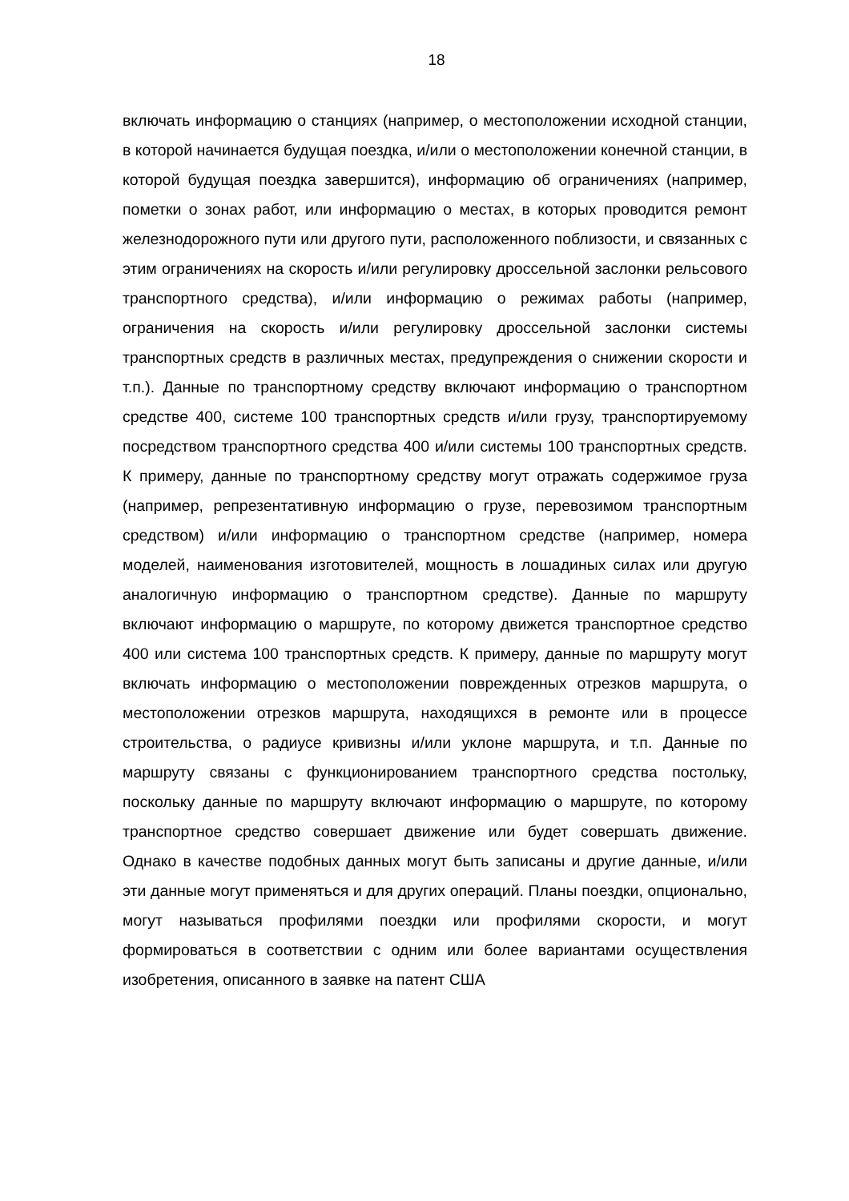18
включать информацию о станциях (например, о местоположении исходной станции, в которой начинается будущая поездка, и/или о местоположении конечной станции, в которой будущая поездка завершится), информацию об ограничениях (например, пометки о зонах работ, или информацию о местах, в которых проводится ремонт железнодорожного пути или другого пути, расположенного поблизости, и связанных с этим ограничениях на скорость и/или регулировку дроссельной заслонки рельсового транспортного средства), и/или информацию о режимах работы (например, ограничения на скорость и/или регулировку дроссельной заслонки системы транспортных средств в различных местах, предупреждения о снижении скорости и т.п.). Данные по транспортному средству включают информацию о транспортном средстве 400, системе 100 транспортных средств и/или грузу, транспортируемому посредством транспортного средства 400 и/или системы 100 транспортных средств. К примеру, данные по транспортному средству могут отражать содержимое груза (например, репрезентативную информацию о грузе, перевозимом транспортным средством) и/или информацию о транспортном средстве (например, номера моделей, наименования изготовителей, мощность в лошадиных силах или другую аналогичную информацию о транспортном средстве). Данные по маршруту включают информацию о маршруте, по которому движется транспортное средство 400 или система 100 транспортных средств. К примеру, данные по маршруту могут включать информацию о местоположении поврежденных отрезков маршрута, о местоположении отрезков маршрута, находящихся в ремонте или в процессе строительства, о радиусе кривизны и/или уклоне маршрута, и т.п. Данные по маршруту связаны с функционированием транспортного средства постольку, поскольку данные по маршруту включают информацию о маршруте, по которому транспортное средство совершает движение или будет совершать движение. Однако в качестве подобных данных могут быть записаны и другие данные, и/или эти данные могут применяться и для других операций. Планы поездки, опционально, могут называться профилями поездки или профилями скорости, и могут формироваться в соответствии с одним или более вариантами осуществления изобретения, описанного в заявке на патент США